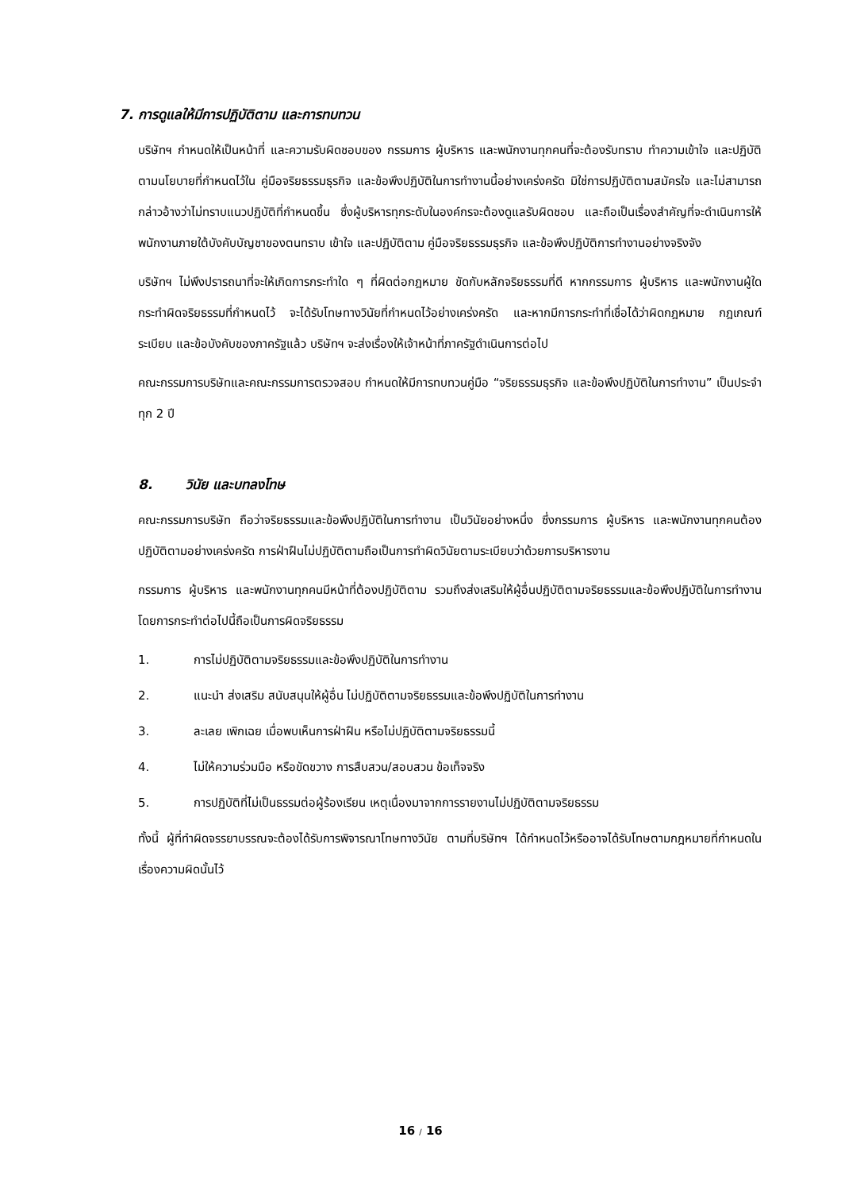7. การดูแลให้มีการปฏิบัติตาม และการทบทวน
บริษัทฯ กำหนดให้เป็นหน้าที่ และความรับผิดชอบของ กรรมการ ผู้บริหาร และพนักงานทุกคนที่จะต้องรับทราบ ทำความเข้าใจ และปฏิบัติตามนโยบายที่กำหนดไว้ใน คู่มือจริยธรรมธุรกิจ และข้อพึงปฏิบัติในการทำงานนี้อย่างเคร่งครัด มิใช่การปฏิบัติตามสมัครใจ และไม่สามารถกล่าวอ้างว่าไม่ทราบแนวปฏิบัติที่กำหนดขึ้น ซึ่งผู้บริหารทุกระดับในองค์กรจะต้องดูแลรับผิดชอบ และถือเป็นเรื่องสำคัญที่จะดำเนินการให้พนักงานภายใต้บังคับบัญชาของตนทราบ เข้าใจ และปฏิบัติตาม คู่มือจริยธรรมธุรกิจ และข้อพึงปฏิบัติการทำงานอย่างจริงจัง
บริษัทฯ ไม่พึงปรารถนาที่จะให้เกิดการกระทำใด ๆ ที่ผิดต่อกฎหมาย ขัดกับหลักจริยธรรมที่ดี หากกรรมการ ผู้บริหาร และพนักงานผู้ใดกระทำผิดจริยธรรมที่กำหนดไว้ จะได้รับโทษทางวินัยที่กำหนดไว้อย่างเคร่งครัด และหากมีการกระทำที่เชื่อได้ว่าผิดกฎหมาย กฎเกณฑ์ ระเบียบ และข้อบังคับของภาครัฐแล้ว บริษัทฯ จะส่งเรื่องให้เจ้าหน้าที่ภาครัฐดำเนินการต่อไป
คณะกรรมการบริษัทและคณะกรรมการตรวจสอบ กำหนดให้มีการทบทวนคู่มือ “จริยธรรมธุรกิจ และข้อพึงปฏิบัติในการทำงาน” เป็นประจำทุก 2 ปี
8. วินัย และบทลงโทษ
คณะกรรมการบริษัท ถือว่าจริยธรรมและข้อพึงปฏิบัติในการทำงาน เป็นวินัยอย่างหนึ่ง ซึ่งกรรมการ ผู้บริหาร และพนักงานทุกคนต้องปฏิบัติตามอย่างเคร่งครัด การฝ่าฝืนไม่ปฏิบัติตามถือเป็นการทำผิดวินัยตามระเบียบว่าด้วยการบริหารงาน
กรรมการ ผู้บริหาร และพนักงานทุกคนมีหน้าที่ต้องปฏิบัติตาม รวมถึงส่งเสริมให้ผู้อื่นปฏิบัติตามจริยธรรมและข้อพึงปฏิบัติในการทำงาน โดยการกระทำต่อไปนี้ถือเป็นการผิดจริยธรรม
1. การไม่ปฏิบัติตามจริยธรรมและข้อพึงปฏิบัติในการทำงาน
2. แนะนำ ส่งเสริม สนับสนุนให้ผู้อื่น ไม่ปฏิบัติตามจริยธรรมและข้อพึงปฏิบัติในการทำงาน
3. ละเลย เพิกเฉย เมื่อพบเห็นการฝ่าฝืน หรือไม่ปฏิบัติตามจริยธรรมนี้
4. ไม่ให้ความร่วมมือ หรือขัดขวาง การสืบสวน/สอบสวน ข้อเท็จจริง
5. การปฏิบัติที่ไม่เป็นธรรมต่อผู้ร้องเรียน เหตุเนื่องมาจากการรายงานไม่ปฏิบัติตามจริยธรรม
ทั้งนี้ ผู้ที่ทำผิดจรรยาบรรณจะต้องได้รับการพิจารณาโทษทางวินัย ตามที่บริษัทฯ ได้กำหนดไว้หรืออาจได้รับโทษตามกฎหมายที่กำหนดในเรื่องความผิดนั้นไว้
16 / 16